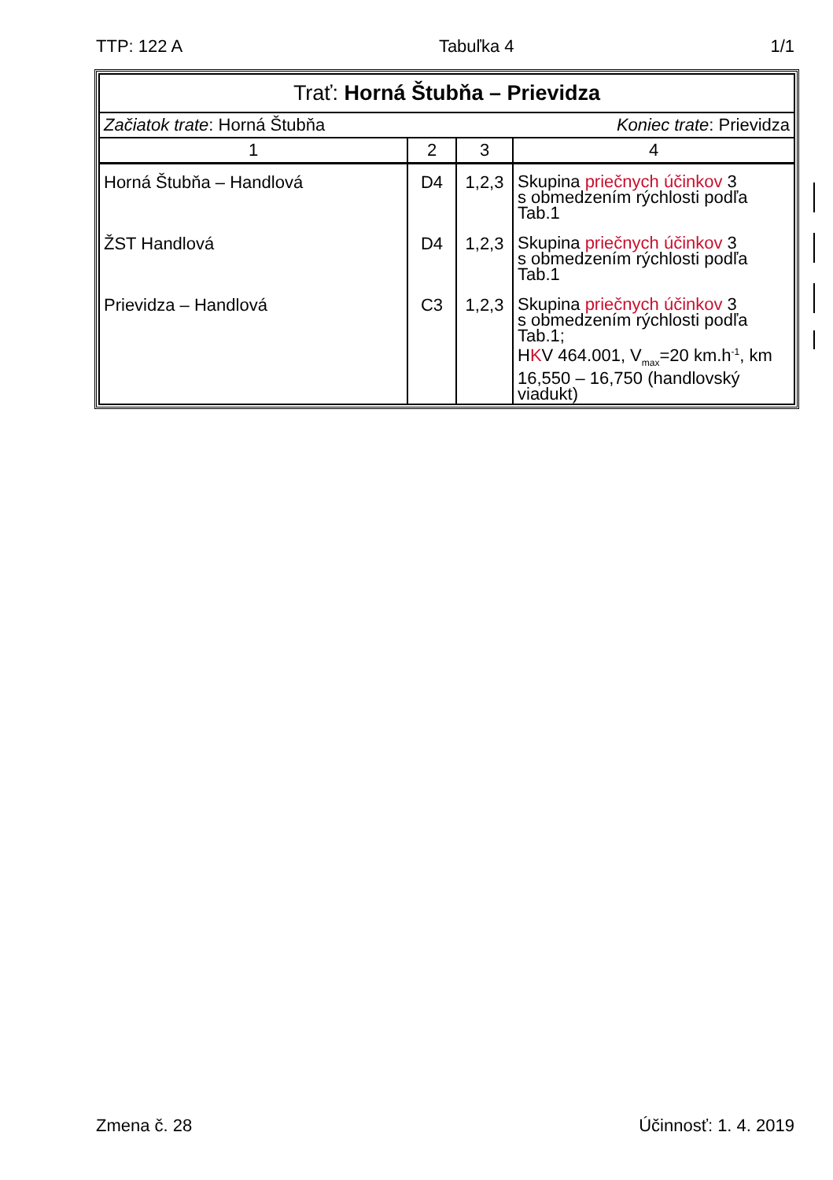TTP: 122 A Tabuľka 4 1/1
| Trať: Horná Štubňa – Prievidza | | | |
| Začiatok trate : Horná Štubňa Koniec trate : Prievidza | | | |
| 1 | 2 | 3 | 4 |
| Horná Štubňa – Handlová | D4 | 1,2,3 | Skupina priečnych účinkov 3 s obmedzením rýchlosti podľa Tab.1 |
| ŽST Handlová | D4 | 1,2,3 | Skupina priečnych účinkov 3 s obmedzením rýchlosti podľa Tab.1 |
| Prievidza – Handlová | C3 | 1,2,3 | Skupina priečnych účinkov 3 s obmedzením rýchlosti podľa Tab.1; H K V 464.001, V<sub>max</sub>=20 km.h<sup>-1</sup>, km 16,550 – 16,750 (handlovský viadukt) |
Zmena č. 28 Účinnosť: 1. 4. 2019